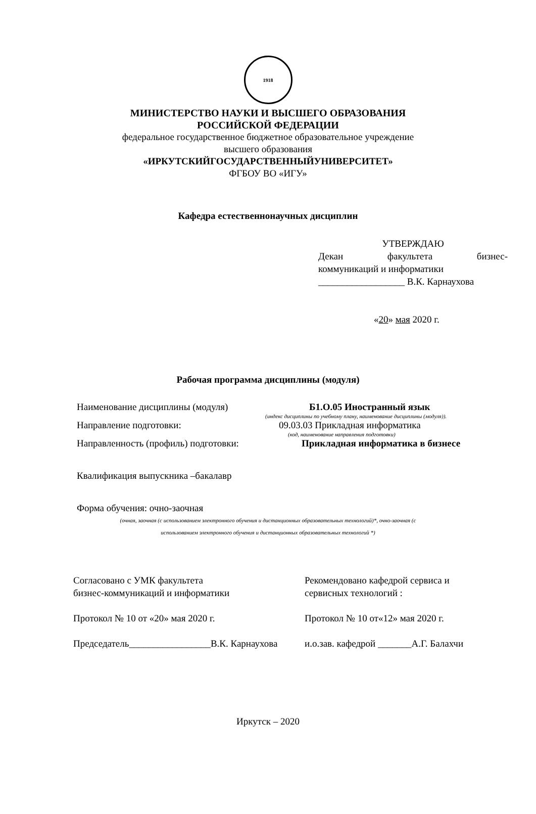1918
МИНИСТЕРСТВО НАУКИ И ВЫСШЕГО ОБРАЗОВАНИЯ
РОССИЙСКОЙ ФЕДЕРАЦИИ
федеральное государственное бюджетное образовательное учреждение
высшего образования
«ИРКУТСКИЙГОСУДАРСТВЕННЫЙУНИВЕРСИТЕТ»
ФГБОУ ВО «ИГУ»
Кафедра естественнонаучных дисциплин
УТВЕРЖДАЮ
Декан факультета бизнес-
коммуникаций и информатики
__________________ В.К. Карнаухова
«20» мая 2020 г.
Рабочая программа дисциплины (модуля)
Наименование дисциплины (модуля) Б1.О.05 Иностранный язык
(индекс дисциплины по учебному плану, наименование дисциплины (модуля)).
Направление подготовки: 09.03.03 Прикладная информатика
(код, наименование направления подготовки)
Направленность (профиль) подготовки:
Прикладная информатика в бизнесе
Квалификация выпускника –бакалавр
Форма обучения: очно-заочная
(очная, заочная (с использованием электронного обучения и дистанционных образовательных технологий)*, очно-заочная (с
использованием электронного обучения и дистанционных образовательных технологий *)
Согласовано с УМК факультета
бизнес-коммуникаций и информатики
Протокол № 10 от «20» мая 2020 г.
Председатель_________________В.К. Карнаухова
Рекомендовано кафедрой сервиса и
сервисных технологий :
Протокол № 10 от«12» мая 2020 г.
и.о.зав. кафедрой _______А.Г. Балахчи
Иркутск – 2020